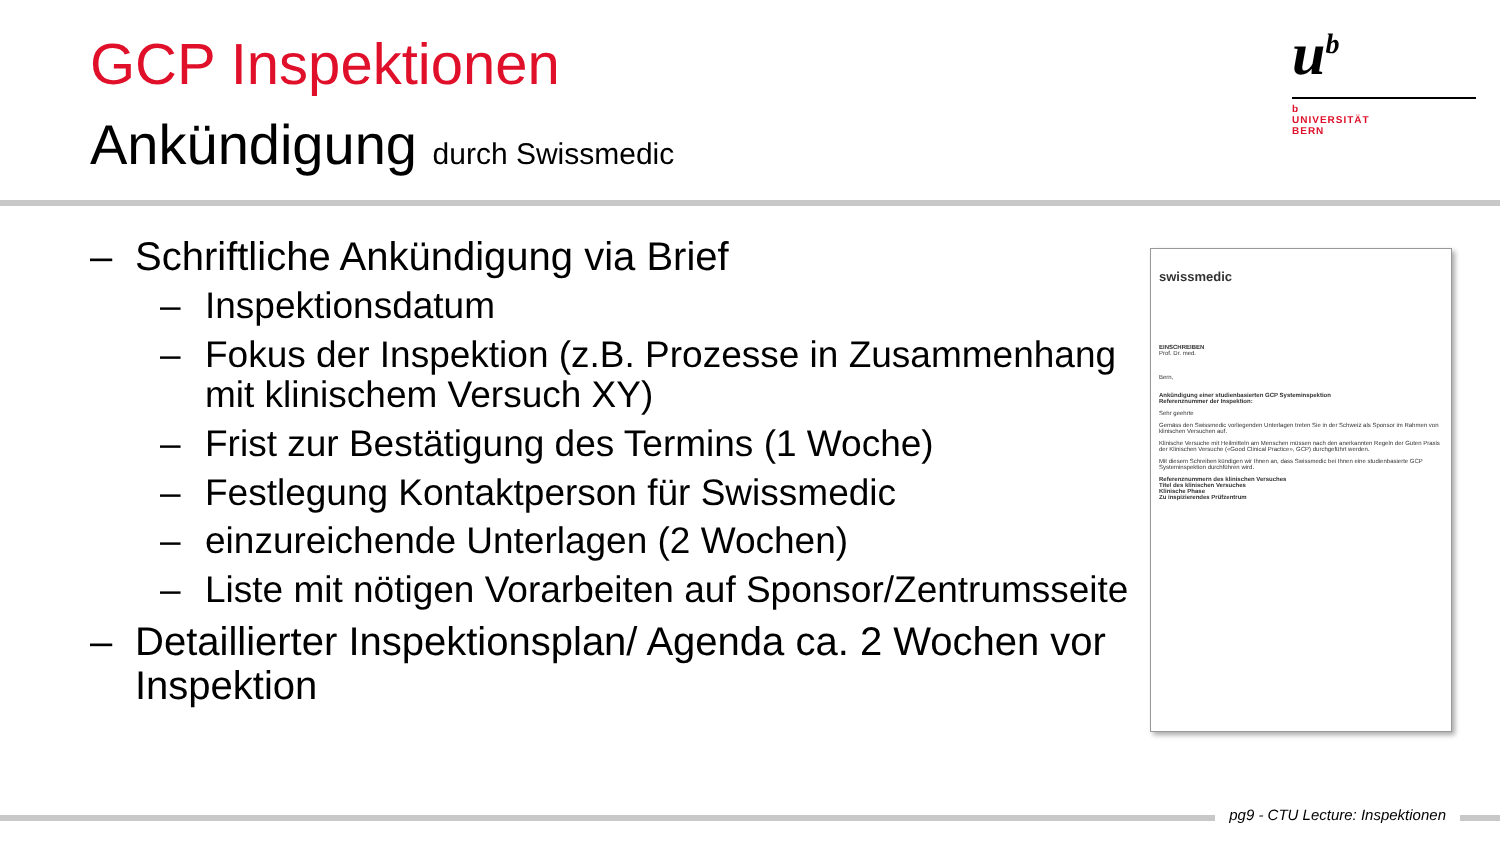GCP Inspektionen
Ankündigung durch Swissmedic
u<sup>b</sup>
b
UNIVERSITÄT
BERN
– Schriftliche Ankündigung via Brief
– Inspektionsdatum
– Fokus der Inspektion (z.B. Prozesse in Zusammenhang mit klinischem Versuch XY)
– Frist zur Bestätigung des Termins (1 Woche)
– Festlegung Kontaktperson für Swissmedic
– einzureichende Unterlagen (2 Wochen)
– Liste mit nötigen Vorarbeiten auf Sponsor/Zentrumsseite
– Detaillierter Inspektionsplan/ Agenda ca. 2 Wochen vor Inspektion
swissmedic
EINSCHREIBEN
Prof. Dr. med.
Bern,
Ankündigung einer studienbasierten GCP Systeminspektion
Referenznummer der Inspektion:
Sehr geehrte
Gemäss den Swissmedic vorliegenden Unterlagen treten Sie in der Schweiz als Sponsor im Rahmen von klinischen Versuchen auf.
Klinische Versuche mit Heilmitteln am Menschen müssen nach den anerkannten Regeln der Guten Praxis der Klinischen Versuche («Good Clinical Practice», GCP) durchgeführt werden.
Mit diesem Schreiben kündigen wir Ihnen an, dass Swissmedic bei Ihnen eine studienbasierte GCP Systeminspektion durchführen wird.
Referenznummern des klinischen Versuches
Titel des klinischen Versuches
Klinische Phase
Zu inspizierendes Prüfzentrum
pg9 - CTU Lecture: Inspektionen